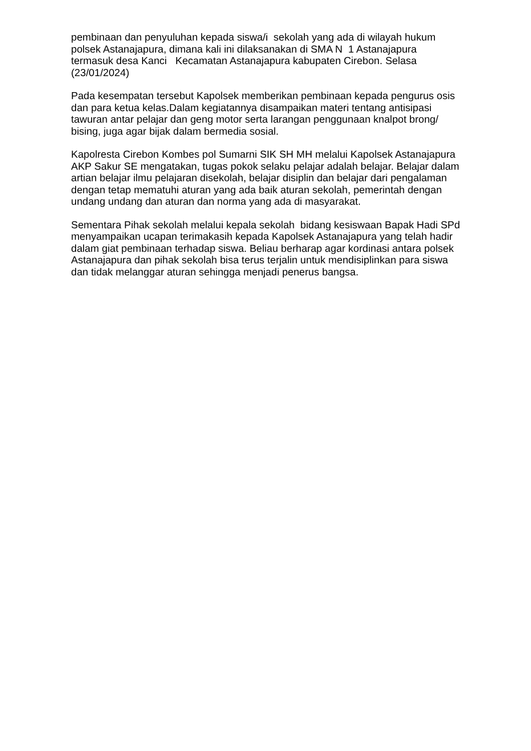pembinaan dan penyuluhan kepada siswa/i sekolah yang ada di wilayah hukum polsek Astanajapura, dimana kali ini dilaksanakan di SMA N 1 Astanajapura termasuk desa Kanci Kecamatan Astanajapura kabupaten Cirebon. Selasa (23/01/2024)
Pada kesempatan tersebut Kapolsek memberikan pembinaan kepada pengurus osis dan para ketua kelas.Dalam kegiatannya disampaikan materi tentang antisipasi tawuran antar pelajar dan geng motor serta larangan penggunaan knalpot brong/ bising, juga agar bijak dalam bermedia sosial.
Kapolresta Cirebon Kombes pol Sumarni SIK SH MH melalui Kapolsek Astanajapura AKP Sakur SE mengatakan, tugas pokok selaku pelajar adalah belajar. Belajar dalam artian belajar ilmu pelajaran disekolah, belajar disiplin dan belajar dari pengalaman dengan tetap mematuhi aturan yang ada baik aturan sekolah, pemerintah dengan undang undang dan aturan dan norma yang ada di masyarakat.
Sementara Pihak sekolah melalui kepala sekolah bidang kesiswaan Bapak Hadi SPd menyampaikan ucapan terimakasih kepada Kapolsek Astanajapura yang telah hadir dalam giat pembinaan terhadap siswa. Beliau berharap agar kordinasi antara polsek Astanajapura dan pihak sekolah bisa terus terjalin untuk mendisiplinkan para siswa dan tidak melanggar aturan sehingga menjadi penerus bangsa.